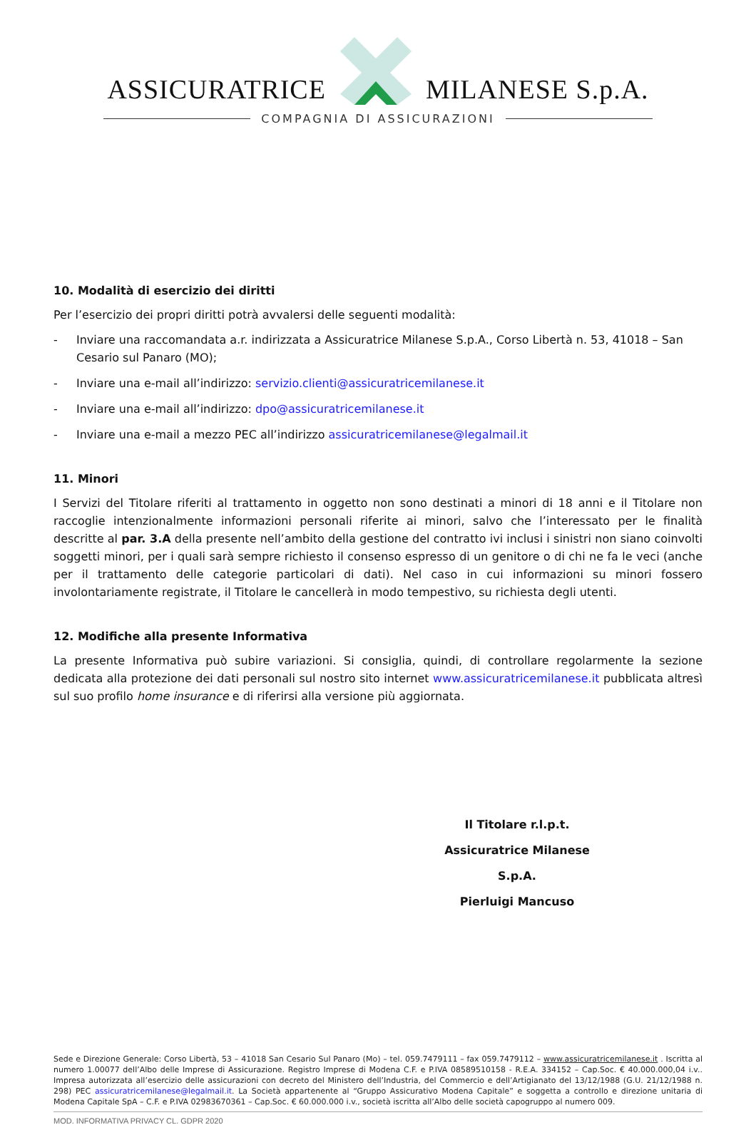ASSICURATRICE MILANESE S.p.A.
COMPAGNIA DI ASSICURAZIONI
10. Modalità di esercizio dei diritti
Per l’esercizio dei propri diritti potrà avvalersi delle seguenti modalità:
- Inviare una raccomandata a.r. indirizzata a Assicuratrice Milanese S.p.A., Corso Libertà n. 53, 41018 – San Cesario sul Panaro (MO);
- Inviare una e-mail all’indirizzo: servizio.clienti@assicuratricemilanese.it
- Inviare una e-mail all’indirizzo: dpo@assicuratricemilanese.it
- Inviare una e-mail a mezzo PEC all’indirizzo assicuratricemilanese@legalmail.it
11. Minori
I Servizi del Titolare riferiti al trattamento in oggetto non sono destinati a minori di 18 anni e il Titolare non raccoglie intenzionalmente informazioni personali riferite ai minori, salvo che l’interessato per le finalità descritte al par. 3.A della presente nell’ambito della gestione del contratto ivi inclusi i sinistri non siano coinvolti soggetti minori, per i quali sarà sempre richiesto il consenso espresso di un genitore o di chi ne fa le veci (anche per il trattamento delle categorie particolari di dati). Nel caso in cui informazioni su minori fossero involontariamente registrate, il Titolare le cancellerà in modo tempestivo, su richiesta degli utenti.
12. Modifiche alla presente Informativa
La presente Informativa può subire variazioni. Si consiglia, quindi, di controllare regolarmente la sezione dedicata alla protezione dei dati personali sul nostro sito internet www.assicuratricemilanese.it pubblicata altresì sul suo profilo home insurance e di riferirsi alla versione più aggiornata.
Il Titolare r.l.p.t.
Assicuratrice Milanese S.p.A.
Pierluigi Mancuso
Sede e Direzione Generale: Corso Libertà, 53 – 41018 San Cesario Sul Panaro (Mo) – tel. 059.7479111 – fax 059.7479112 – www.assicuratricemilanese.it . Iscritta al numero 1.00077 dell’Albo delle Imprese di Assicurazione. Registro Imprese di Modena C.F. e P.IVA 08589510158 - R.E.A. 334152 – Cap.Soc. € 40.000.000,04 i.v.. Impresa autorizzata all’esercizio delle assicurazioni con decreto del Ministero dell’Industria, del Commercio e dell’Artigianato del 13/12/1988 (G.U. 21/12/1988 n. 298) PEC assicuratricemilanese@legalmail.it. La Società appartenente al “Gruppo Assicurativo Modena Capitale” e soggetta a controllo e direzione unitaria di Modena Capitale SpA – C.F. e P.IVA 02983670361 – Cap.Soc. € 60.000.000 i.v., società iscritta all’Albo delle società capogruppo al numero 009.
MOD. INFORMATIVA PRIVACY CL. GDPR 2020